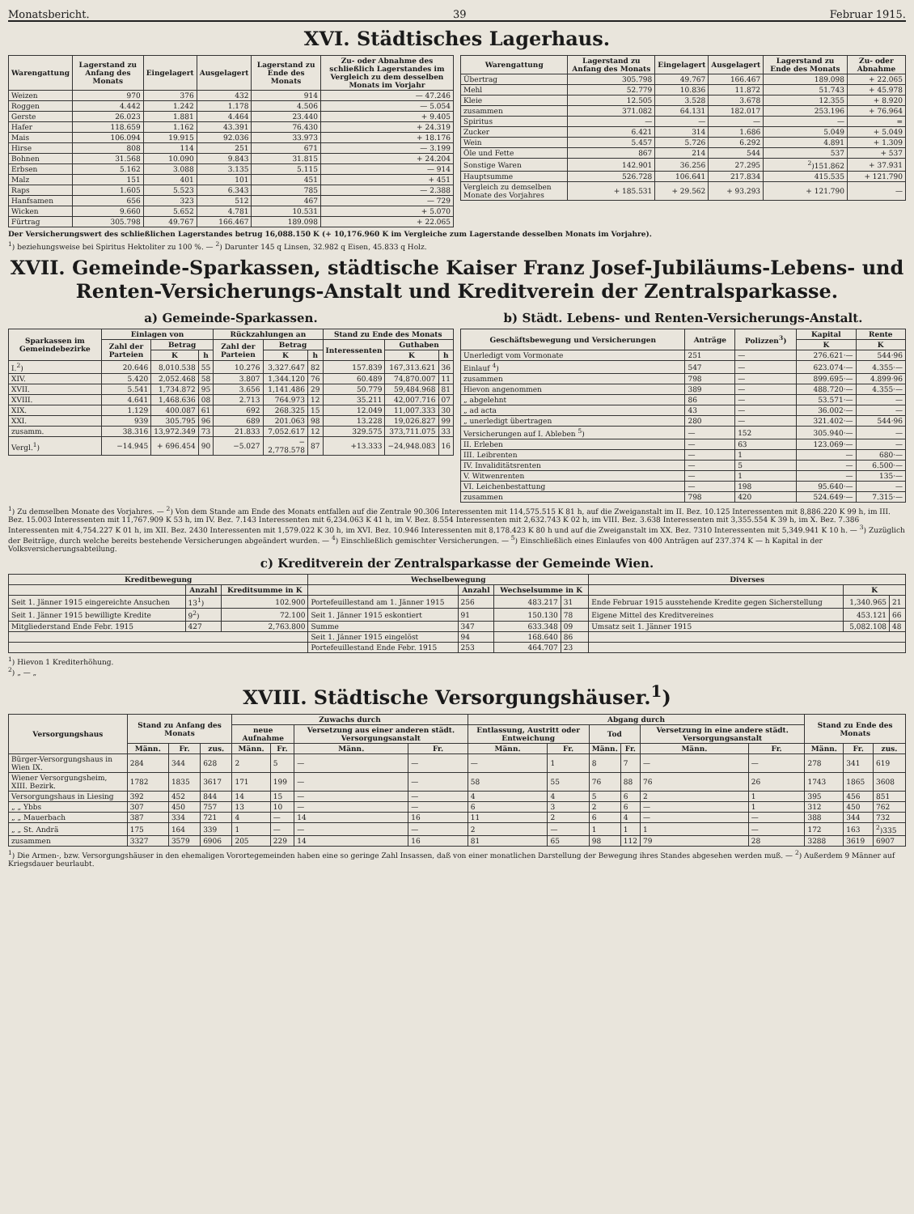Monatsbericht. 39 Februar 1915.
XVI. Städtisches Lagerhaus.
| Warengattung | Lagerstand zu Anfang des Monats | Eingelagert | Ausgelagert | Lagerstand zu Ende des Monats | Zu- oder Abnahme des schließlich Lagerstandes im Vergleich zu dem desselben Monats im Vorjahr |
| --- | --- | --- | --- | --- | --- |
| Weizen | 970 | 376 | 432 | 914 | — 47.246 |
| Roggen | 4.442 | 1.242 | 1.178 | 4.506 | — 5.054 |
| Gerste | 26.023 | 1.881 | 4.464 | 23.440 | + 9.405 |
| Hafer | 118.659 | 1.162 | 43.391 | 76.430 | + 24.319 |
| Mais | 106.094 | 19.915 | 92.036 | 33.973 | + 18.176 |
| Hirse | 808 | 114 | 251 | 671 | — 3.199 |
| Bohnen | 31.568 | 10.090 | 9.843 | 31.815 | + 24.204 |
| Erbsen | 5.162 | 3.088 | 3.135 | 5.115 | — 914 |
| Malz | 151 | 401 | 101 | 451 | + 451 |
| Raps | 1.605 | 5.523 | 6.343 | 785 | — 2.388 |
| Hanfsamen | 656 | 323 | 512 | 467 | — 729 |
| Wicken | 9.660 | 5.652 | 4.781 | 10.531 | + 5.070 |
| Fürtrag | 305.798 | 49.767 | 166.467 | 189.098 | + 22.065 |
| Warengattung | Lagerstand zu Anfang des Monats | Eingelagert | Ausgelagert | Lagerstand zu Ende des Monats | Zu- oder Abnahme |
| --- | --- | --- | --- | --- | --- |
| Übertrag | 305.798 | 49.767 | 166.467 | 189.098 | + 22.065 |
| Mehl | 52.779 | 10.836 | 11.872 | 51.743 | + 45.978 |
| Kleie | 12.505 | 3.528 | 3.678 | 12.355 | + 8.920 |
| zusammen | 371.082 | 64.131 | 182.017 | 253.196 | + 76.964 |
| Spiritus | — | — | — | — | = |
| Zucker | 6.421 | 314 | 1.686 | 5.049 | + 5.049 |
| Wein | 5.457 | 5.726 | 6.292 | 4.891 | + 1.309 |
| Öle und Fette | 867 | 214 | 544 | 537 | + 537 |
| Sonstige Waren | 142.901 | 36.256 | 27.295 | <sup>2</sup>)151.862 | + 37.931 |
| Hauptsumme | 526.728 | 106.641 | 217.834 | 415.535 | + 121.790 |
| Vergleich zu demselben Monate des Vorjahres | + 185.531 | + 29.562 | + 93.293 | + 121.790 | — |
Der Versicherungswert des schließlichen Lagerstandes betrug 16,088.150 K (+ 10,176.960 K im Vergleiche zum Lagerstande desselben Monats im Vorjahre).
<sup>1</sup>) beziehungsweise bei Spiritus Hektoliter zu 100 %. — <sup>2</sup>) Darunter 145 q Linsen, 32.982 q Eisen, 45.833 q Holz.
XVII. Gemeinde-Sparkassen, städtische Kaiser Franz Josef-Jubiläums-Lebens- und Renten-Versicherungs-Anstalt und Kreditverein der Zentralsparkasse.
a) Gemeinde-Sparkassen.
| Sparkassen im Gemeindebezirke | Einlagen von | | | Rückzahlungen an | | | Stand zu Ende des Monats | | |
| --- | --- | --- | --- | --- | --- | --- | --- | --- | --- |
| | Zahl der Parteien | Betrag | | Zahl der Parteien | Betrag | | Interessenten | Guthaben | |
| | | K | h | | K | h | | K | h |
| I.<sup>2</sup>) | 20.646 | 8,010.538 | 55 | 10.276 | 3,327.647 | 82 | 157.839 | 167,313.621 | 36 |
| XIV. | 5.420 | 2,052.468 | 58 | 3.807 | 1,344.120 | 76 | 60.489 | 74,870.007 | 11 |
| XVII. | 5.541 | 1,734.872 | 95 | 3.656 | 1,141.486 | 29 | 50.779 | 59,484.968 | 81 |
| XVIII. | 4.641 | 1,468.636 | 08 | 2.713 | 764.973 | 12 | 35.211 | 42,007.716 | 07 |
| XIX. | 1.129 | 400.087 | 61 | 692 | 268.325 | 15 | 12.049 | 11,007.333 | 30 |
| XXI. | 939 | 305.795 | 96 | 689 | 201.063 | 98 | 13.228 | 19,026.827 | 99 |
| zusamm. | 38.316 | 13,972.349 | 73 | 21.833 | 7,052.617 | 12 | 329.575 | 373,711.075 | 33 |
| Vergl.<sup>1</sup>) | −14.945 | + 696.454 | 90 | −5.027 | − 2,778.578 | 87 | +13.333 | −24,948.083 | 16 |
b) Städt. Lebens- und Renten-Versicherungs-Anstalt.
| Geschäftsbewegung und Versicherungen | Anträge | Polizzen<sup>3</sup>) | Kapital | Rente |
| --- | --- | --- | --- | --- |
| | | | K | K |
| Unerledigt vom Vormonate | 251 | — | 276.621·— | 544·96 |
| Einlauf <sup>4</sup>) | 547 | — | 623.074·— | 4.355·— |
| zusammen | 798 | — | 899.695·— | 4.899·96 |
| Hievon angenommen | 389 | — | 488.720·— | 4.355·— |
| „ abgelehnt | 86 | — | 53.571·— | — |
| „ ad acta | 43 | — | 36.002·— | — |
| „ unerledigt übertragen | 280 | — | 321.402·— | 544·96 |
| Versicherungen auf I. Ableben <sup>5</sup>) | — | 152 | 305.940·— | — |
| II. Erleben | — | 63 | 123.069·— | — |
| III. Leibrenten | — | 1 | — | 680·— |
| IV. Invaliditätsrenten | — | 5 | — | 6.500·— |
| V. Witwenrenten | — | 1 | — | 135·— |
| VI. Leichenbestattung | — | 198 | 95.640·— | — |
| zusammen | 798 | 420 | 524.649·— | 7.315·— |
<sup>1</sup>) Zu demselben Monate des Vorjahres. — <sup>2</sup>) Von dem Stande am Ende des Monats entfallen auf die Zentrale 90.306 Interessenten mit 114,575.515 K 81 h, auf die Zweiganstalt im II. Bez. 10.125 Interessenten mit 8,886.220 K 99 h, im III. Bez. 15.003 Interessenten mit 11,767.909 K 53 h, im IV. Bez. 7.143 Interessenten mit 6,234.063 K 41 h, im V. Bez. 8.554 Interessenten mit 2,632.743 K 02 h, im VIII. Bez. 3.638 Interessenten mit 3,355.554 K 39 h, im X. Bez. 7.386 Interessenten mit 4,754.227 K 01 h, im XII. Bez. 2430 Interessenten mit 1,579.022 K 30 h, im XVI. Bez. 10.946 Interessenten mit 8,178.423 K 80 h und auf die Zweiganstalt im XX. Bez. 7310 Interessenten mit 5,349.941 K 10 h. — <sup>3</sup>) Zuzüglich der Beiträge, durch welche bereits bestehende Versicherungen abgeändert wurden. — <sup>4</sup>) Einschließlich gemischter Versicherungen. — <sup>5</sup>) Einschließlich eines Einlaufes von 400 Anträgen auf 237.374 K — h Kapital in der Volksversicherungsabteilung.
c) Kreditverein der Zentralsparkasse der Gemeinde Wien.
| Kreditbewegung | | | Wechselbewegung | | | | Diverses | | |
| --- | --- | --- | --- | --- | --- | --- | --- | --- | --- |
| | Anzahl | Kreditsumme in K | | Anzahl | Wechselsumme in K | | | K | |
| Seit 1. Jänner 1915 eingereichte Ansuchen | 13<sup>1</sup>) | 102.900 | Portefeuillestand am 1. Jänner 1915 | 256 | 483.217 | 31 | Ende Februar 1915 ausstehende Kredite gegen Sicherstellung | 1,340.965 | 21 |
| Seit 1. Jänner 1915 bewilligte Kredite | 9<sup>2</sup>) | 72.100 | Seit 1. Jänner 1915 eskontiert | 91 | 150.130 | 78 | Eigene Mittel des Kreditvereines | 453.121 | 66 |
| Mitgliederstand Ende Febr. 1915 | 427 | 2,763.800 | Summe | 347 | 633.348 | 09 | Umsatz seit 1. Jänner 1915 | 5,082.108 | 48 |
| | | | Seit 1. Jänner 1915 eingelöst | 94 | 168.640 | 86 | | | |
| | | | Portefeuillestand Ende Febr. 1915 | 253 | 464.707 | 23 | | | |
<sup>1</sup>) Hievon 1 Krediterhöhung.
<sup>2</sup>) „ — „
XVIII. Städtische Versorgungshäuser.<sup>1</sup>)
| Versorgungshaus | Stand zu Anfang des Monats | | | Zuwachs durch | | | | Abgang durch | | | | | | Stand zu Ende des Monats | | |
| --- | --- | --- | --- | --- | --- | --- | --- | --- | --- | --- | --- | --- | --- | --- | --- | --- |
| | | | | neue Aufnahme | | Versetzung aus einer anderen städt. Versorgungsanstalt | | Entlassung, Austritt oder Entweichung | | Tod | | Versetzung in eine andere städt. Versorgungsanstalt | | | | |
| | Männ. | Fr. | zus. | Männ. | Fr. | Männ. | Fr. | Männ. | Fr. | Männ. | Fr. | Männ. | Fr. | Männ. | Fr. | zus. |
| Bürger-Versorgungshaus in Wien IX. | 284 | 344 | 628 | 2 | 5 | — | — | — | 1 | 8 | 7 | — | — | 278 | 341 | 619 |
| Wiener Versorgungsheim, XIII. Bezirk. | 1782 | 1835 | 3617 | 171 | 199 | — | — | 58 | 55 | 76 | 88 | 76 | 26 | 1743 | 1865 | 3608 |
| Versorgungshaus in Liesing | 392 | 452 | 844 | 14 | 15 | — | — | 4 | 4 | 5 | 6 | 2 | 1 | 395 | 456 | 851 |
| „ „ Ybbs | 307 | 450 | 757 | 13 | 10 | — | — | 6 | 3 | 2 | 6 | — | 1 | 312 | 450 | 762 |
| „ „ Mauerbach | 387 | 334 | 721 | 4 | — | 14 | 16 | 11 | 2 | 6 | 4 | — | — | 388 | 344 | 732 |
| „ „ St. Andrä | 175 | 164 | 339 | 1 | — | — | — | 2 | — | 1 | 1 | 1 | — | 172 | 163 | <sup>2</sup>)335 |
| zusammen | 3327 | 3579 | 6906 | 205 | 229 | 14 | 16 | 81 | 65 | 98 | 112 | 79 | 28 | 3288 | 3619 | 6907 |
<sup>1</sup>) Die Armen-, bzw. Versorgungshäuser in den ehemaligen Vorortegemeinden haben eine so geringe Zahl Insassen, daß von einer monatlichen Darstellung der Bewegung ihres Standes abgesehen werden muß. — <sup>2</sup>) Außerdem 9 Männer auf Kriegsdauer beurlaubt.